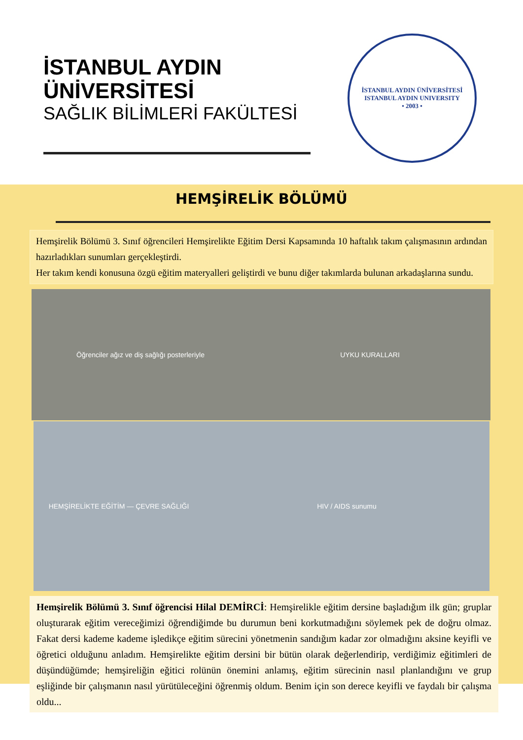İSTANBUL AYDIN
ÜNİVERSİTESİ
SAĞLIK BİLİMLERİ FAKÜLTESİ
İSTANBUL AYDIN ÜNİVERSİTESİ
ISTANBUL AYDIN UNIVERSITY
• 2003 •
HEMŞİRELİK BÖLÜMÜ
Hemşirelik Bölümü 3. Sınıf öğrencileri Hemşirelikte Eğitim Dersi Kapsamında 10 haftalık takım çalışmasının ardından hazırladıkları sunumları gerçekleştirdi.
Her takım kendi konusuna özgü eğitim materyalleri geliştirdi ve bunu diğer takımlarda bulunan arkadaşlarına sundu.
Öğrenciler ağız ve diş sağlığı posterleriyle
UYKU KURALLARI
HEMŞİRELİKTE EĞİTİM — ÇEVRE SAĞLIĞI
HIV / AIDS sunumu
Hemşirelik Bölümü 3. Sınıf öğrencisi Hilal DEMİRCİ: Hemşirelikle eğitim dersine başladığım ilk gün; gruplar oluşturarak eğitim vereceğimizi öğrendiğimde bu durumun beni korkutmadığını söylemek pek de doğru olmaz. Fakat dersi kademe kademe işledikçe eğitim sürecini yönetmenin sandığım kadar zor olmadığını aksine keyifli ve öğretici olduğunu anladım. Hemşirelikte eğitim dersini bir bütün olarak değerlendirip, verdiğimiz eğitimleri de düşündüğümde; hemşireliğin eğitici rolünün önemini anlamış, eğitim sürecinin nasıl planlandığını ve grup eşliğinde bir çalışmanın nasıl yürütüleceğini öğrenmiş oldum. Benim için son derece keyifli ve faydalı bir çalışma oldu...